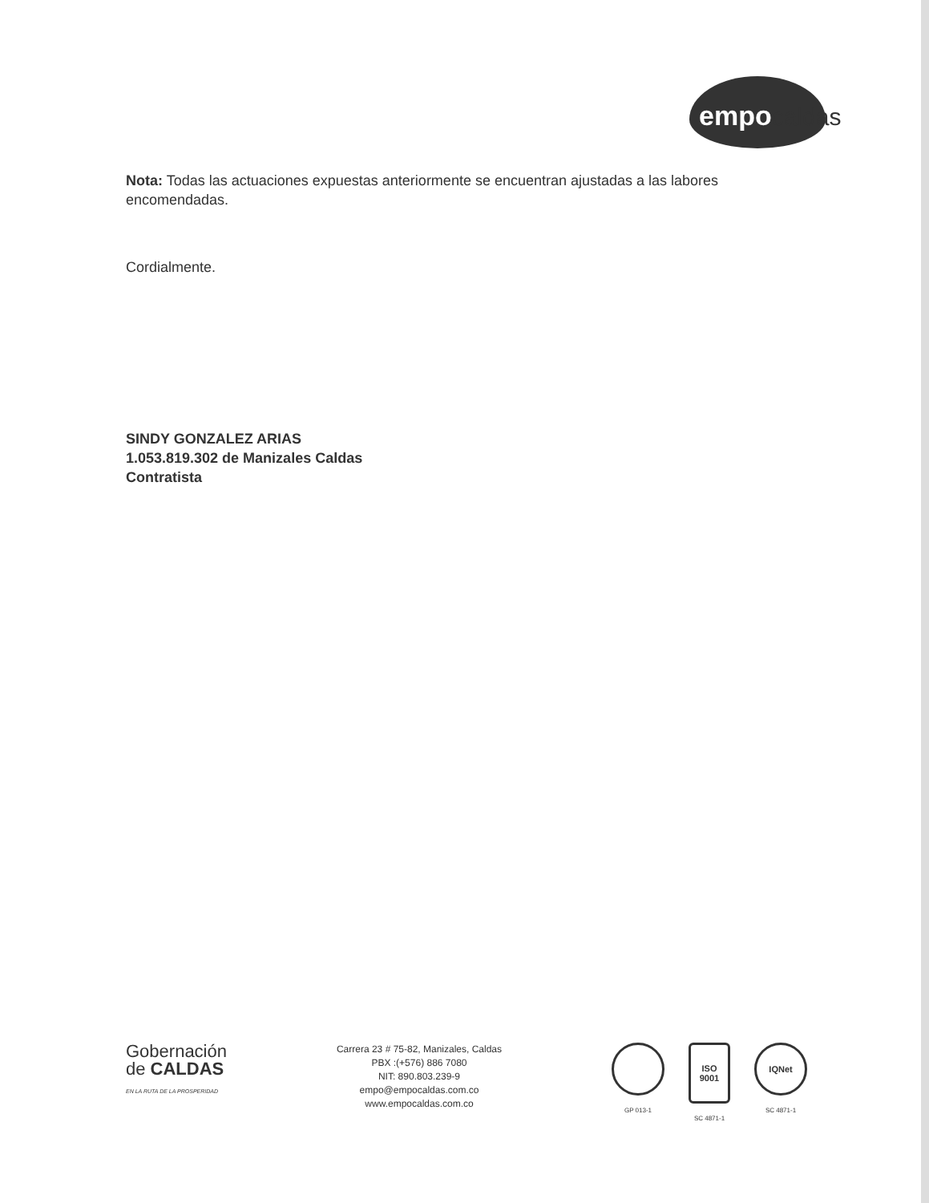empocaldas
Nota: Todas las actuaciones expuestas anteriormente se encuentran ajustadas a las labores encomendadas.
Cordialmente.
SINDY GONZALEZ ARIAS
1.053.819.302 de Manizales Caldas
Contratista
Gobernación
de CALDAS
EN LA RUTA DE LA PROSPERIDAD
Carrera 23 # 75-82, Manizales, Caldas
PBX :(+576) 886 7080
NIT: 890.803.239-9
empo@empocaldas.com.co
www.empocaldas.com.co
GP 013-1
ISO 9001
SC 4871-1
IQNet
SC 4871-1